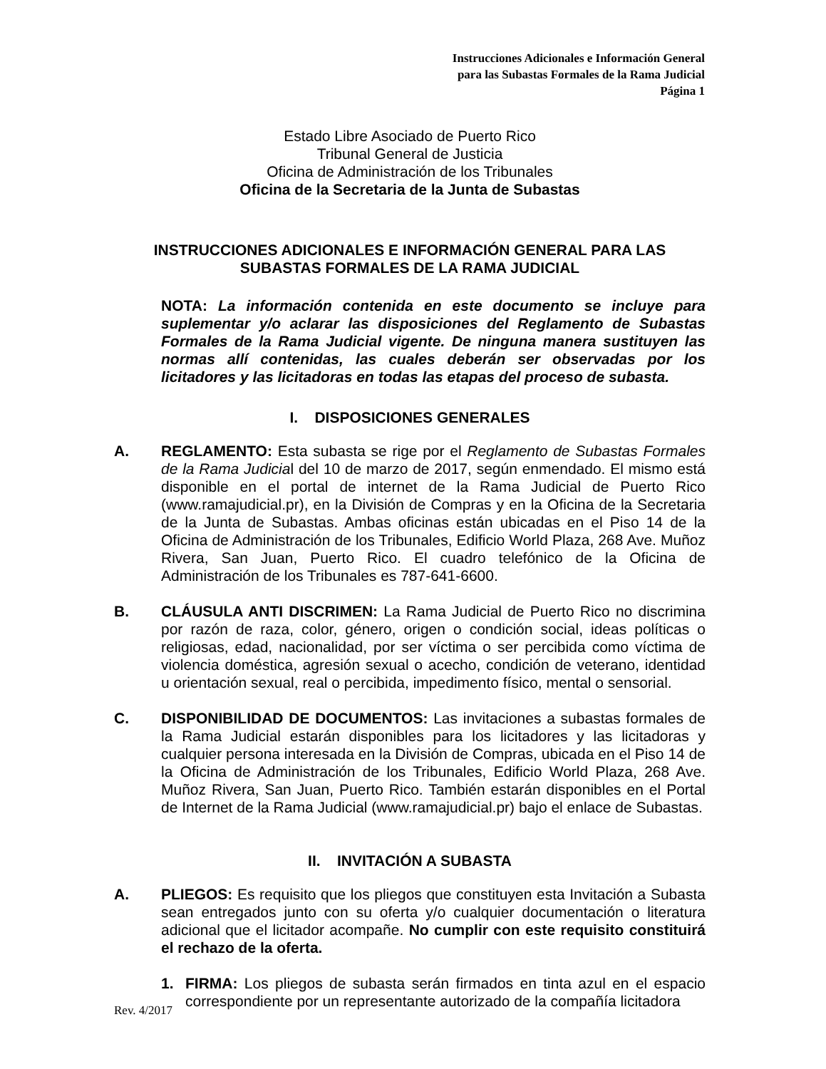Instrucciones Adicionales e Información General
para las Subastas Formales de la Rama Judicial
Página 1
Estado Libre Asociado de Puerto Rico
Tribunal General de Justicia
Oficina de Administración de los Tribunales
Oficina de la Secretaria de la Junta de Subastas
INSTRUCCIONES ADICIONALES E INFORMACIÓN GENERAL PARA LAS SUBASTAS FORMALES DE LA RAMA JUDICIAL
NOTA: La información contenida en este documento se incluye para suplementar y/o aclarar las disposiciones del Reglamento de Subastas Formales de la Rama Judicial vigente. De ninguna manera sustituyen las normas allí contenidas, las cuales deberán ser observadas por los licitadores y las licitadoras en todas las etapas del proceso de subasta.
I. DISPOSICIONES GENERALES
A. REGLAMENTO: Esta subasta se rige por el Reglamento de Subastas Formales de la Rama Judicial del 10 de marzo de 2017, según enmendado. El mismo está disponible en el portal de internet de la Rama Judicial de Puerto Rico (www.ramajudicial.pr), en la División de Compras y en la Oficina de la Secretaria de la Junta de Subastas. Ambas oficinas están ubicadas en el Piso 14 de la Oficina de Administración de los Tribunales, Edificio World Plaza, 268 Ave. Muñoz Rivera, San Juan, Puerto Rico. El cuadro telefónico de la Oficina de Administración de los Tribunales es 787-641-6600.
B. CLÁUSULA ANTI DISCRIMEN: La Rama Judicial de Puerto Rico no discrimina por razón de raza, color, género, origen o condición social, ideas políticas o religiosas, edad, nacionalidad, por ser víctima o ser percibida como víctima de violencia doméstica, agresión sexual o acecho, condición de veterano, identidad u orientación sexual, real o percibida, impedimento físico, mental o sensorial.
C. DISPONIBILIDAD DE DOCUMENTOS: Las invitaciones a subastas formales de la Rama Judicial estarán disponibles para los licitadores y las licitadoras y cualquier persona interesada en la División de Compras, ubicada en el Piso 14 de la Oficina de Administración de los Tribunales, Edificio World Plaza, 268 Ave. Muñoz Rivera, San Juan, Puerto Rico. También estarán disponibles en el Portal de Internet de la Rama Judicial (www.ramajudicial.pr) bajo el enlace de Subastas.
II. INVITACIÓN A SUBASTA
A. PLIEGOS: Es requisito que los pliegos que constituyen esta Invitación a Subasta sean entregados junto con su oferta y/o cualquier documentación o literatura adicional que el licitador acompañe. No cumplir con este requisito constituirá el rechazo de la oferta.
1. FIRMA: Los pliegos de subasta serán firmados en tinta azul en el espacio correspondiente por un representante autorizado de la compañía licitadora
Rev. 4/2017